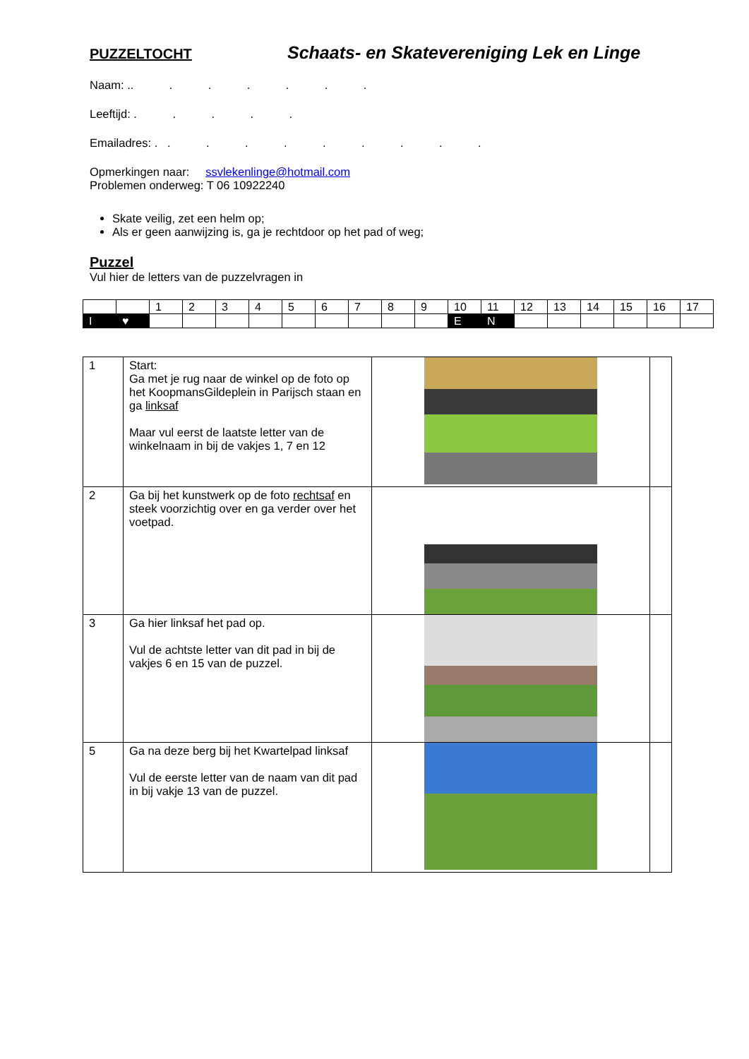PUZZELTOCHT Schaats- en Skatevereniging Lek en Linge
Naam: .. . . . . . .
Leeftijd: . . . . .
Emailadres: . . . . . . . . . .
Opmerkingen naar: ssvlekenlinge@hotmail.com
Problemen onderweg: T 06 10922240
Skate veilig, zet een helm op;
Als er geen aanwijzing is, ga je rechtdoor op het pad of weg;
Puzzel
Vul hier de letters van de puzzelvragen in
| | | 1 | 2 | 3 | 4 | 5 | 6 | 7 | 8 | 9 | 10 | 11 | 12 | 13 | 14 | 15 | 16 | 17 |
| I | ♥ | | | | | | | | | | E | N | | | | | | |
| 1 | Start: Ga met je rug naar de winkel op de foto op het KoopmansGildeplein in Parijsch staan en ga linksaf Maar vul eerst de laatste letter van de winkelnaam in bij de vakjes 1, 7 en 12 | | |
| 2 | Ga bij het kunstwerk op de foto rechtsaf en steek voorzichtig over en ga verder over het voetpad. | | |
| 3 | Ga hier linksaf het pad op. Vul de achtste letter van dit pad in bij de vakjes 6 en 15 van de puzzel. | | |
| 5 | Ga na deze berg bij het Kwartelpad linksaf Vul de eerste letter van de naam van dit pad in bij vakje 13 van de puzzel. | | |